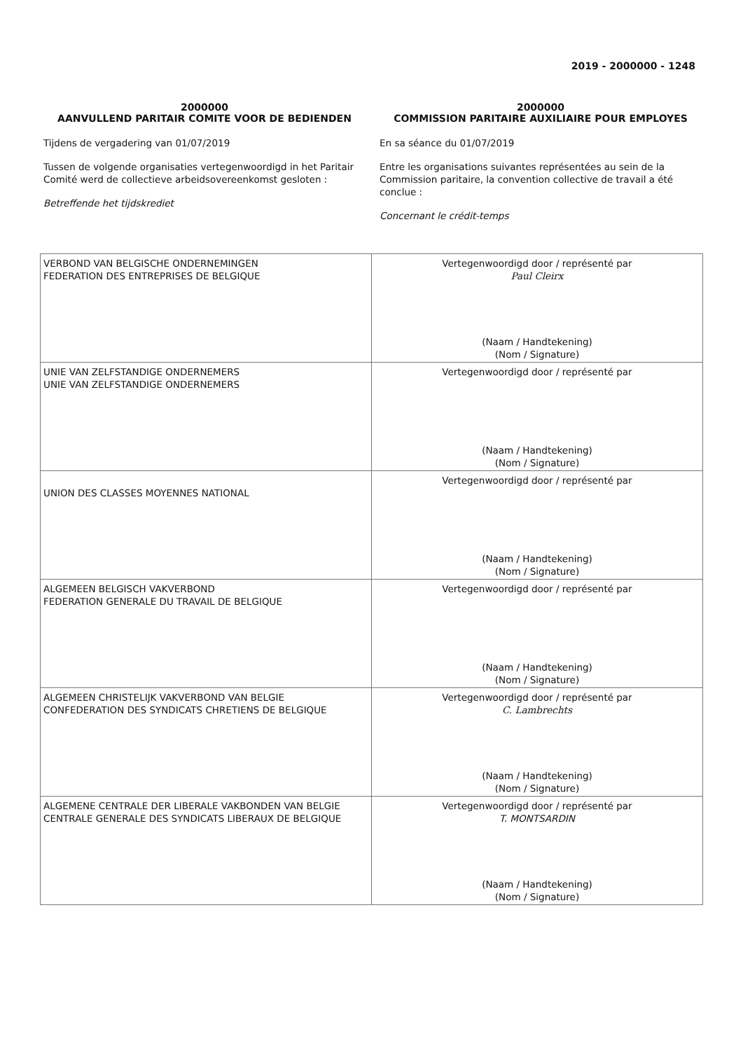2019 - 2000000 - 1248
2000000
AANVULLEND PARITAIR COMITE VOOR DE BEDIENDEN
Tijdens de vergadering van 01/07/2019
Tussen de volgende organisaties vertegenwoordigd in het Paritair Comité werd de collectieve arbeidsovereenkomst gesloten :
Betreffende het tijdskrediet
2000000
COMMISSION PARITAIRE AUXILIAIRE POUR EMPLOYES
En sa séance du 01/07/2019
Entre les organisations suivantes représentées au sein de la Commission paritaire, la convention collective de travail a été conclue :
Concernant le crédit-temps
| VERBOND VAN BELGISCHE ONDERNEMINGEN FEDERATION DES ENTREPRISES DE BELGIQUE | Vertegenwoordigd door / représenté par Paul Cleirx (Naam / Handtekening) (Nom / Signature) |
| UNIE VAN ZELFSTANDIGE ONDERNEMERS UNIE VAN ZELFSTANDIGE ONDERNEMERS | Vertegenwoordigd door / représenté par (Naam / Handtekening) (Nom / Signature) |
| UNION DES CLASSES MOYENNES NATIONAL | Vertegenwoordigd door / représenté par (Naam / Handtekening) (Nom / Signature) |
| ALGEMEEN BELGISCH VAKVERBOND FEDERATION GENERALE DU TRAVAIL DE BELGIQUE | Vertegenwoordigd door / représenté par (Naam / Handtekening) (Nom / Signature) |
| ALGEMEEN CHRISTELIJK VAKVERBOND VAN BELGIE CONFEDERATION DES SYNDICATS CHRETIENS DE BELGIQUE | Vertegenwoordigd door / représenté par C. Lambrechts (Naam / Handtekening) (Nom / Signature) |
| ALGEMENE CENTRALE DER LIBERALE VAKBONDEN VAN BELGIE CENTRALE GENERALE DES SYNDICATS LIBERAUX DE BELGIQUE | Vertegenwoordigd door / représenté par T. MONTSARDIN (Naam / Handtekening) (Nom / Signature) |